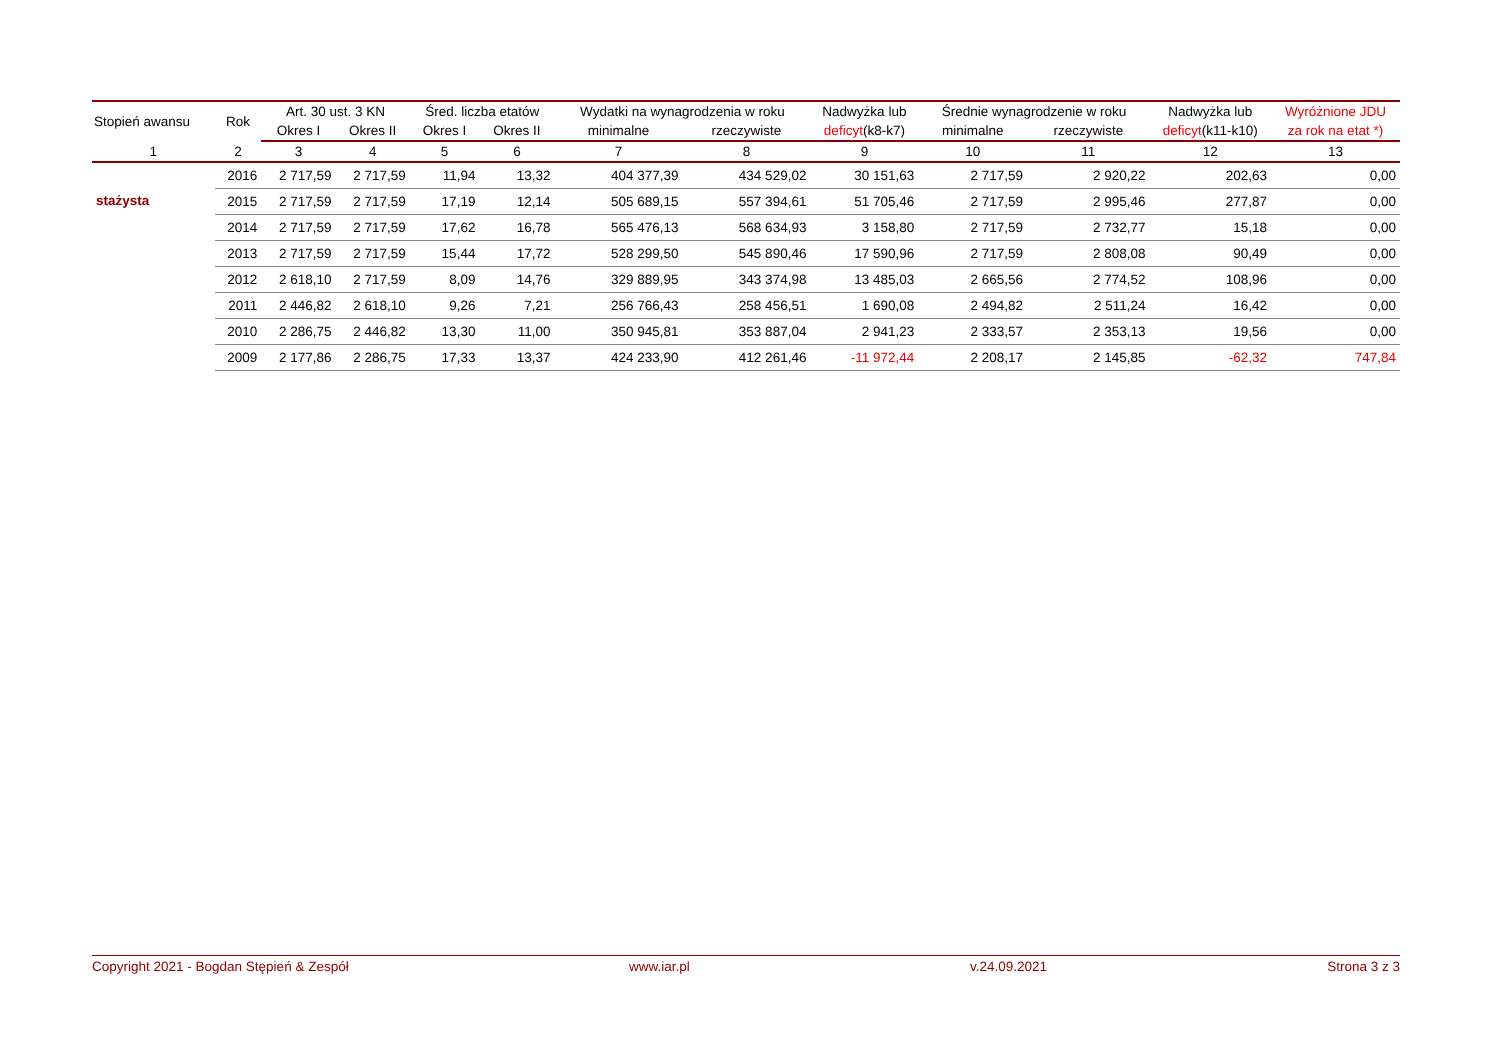| Stopień awansu | Rok | Art. 30 ust. 3 KN | | Śred. liczba etatów | | Wydatki na wynagrodzenia w roku | | Nadwyżka lub | Średnie wynagrodzenie w roku | | Nadwyżka lub | Wyróżnione JDU |
| --- | --- | --- | --- | --- | --- | --- | --- | --- | --- | --- | --- | --- |
| | | Okres I | Okres II | Okres I | Okres II | minimalne | rzeczywiste | deficyt (k8-k7) | minimalne | rzeczywiste | deficyt (k11-k10) | za rok na etat *) |
| 1 | 2 | 3 | 4 | 5 | 6 | 7 | 8 | 9 | 10 | 11 | 12 | 13 |
| stażysta | 2016 | 2 717,59 | 2 717,59 | 11,94 | 13,32 | 404 377,39 | 434 529,02 | 30 151,63 | 2 717,59 | 2 920,22 | 202,63 | 0,00 |
| | 2015 | 2 717,59 | 2 717,59 | 17,19 | 12,14 | 505 689,15 | 557 394,61 | 51 705,46 | 2 717,59 | 2 995,46 | 277,87 | 0,00 |
| | 2014 | 2 717,59 | 2 717,59 | 17,62 | 16,78 | 565 476,13 | 568 634,93 | 3 158,80 | 2 717,59 | 2 732,77 | 15,18 | 0,00 |
| | 2013 | 2 717,59 | 2 717,59 | 15,44 | 17,72 | 528 299,50 | 545 890,46 | 17 590,96 | 2 717,59 | 2 808,08 | 90,49 | 0,00 |
| | 2012 | 2 618,10 | 2 717,59 | 8,09 | 14,76 | 329 889,95 | 343 374,98 | 13 485,03 | 2 665,56 | 2 774,52 | 108,96 | 0,00 |
| | 2011 | 2 446,82 | 2 618,10 | 9,26 | 7,21 | 256 766,43 | 258 456,51 | 1 690,08 | 2 494,82 | 2 511,24 | 16,42 | 0,00 |
| | 2010 | 2 286,75 | 2 446,82 | 13,30 | 11,00 | 350 945,81 | 353 887,04 | 2 941,23 | 2 333,57 | 2 353,13 | 19,56 | 0,00 |
| | 2009 | 2 177,86 | 2 286,75 | 17,33 | 13,37 | 424 233,90 | 412 261,46 | -11 972,44 | 2 208,17 | 2 145,85 | -62,32 | 747,84 |
Copyright 2021 - Bogdan Stępień & Zespół www.iar.pl v.24.09.2021 Strona 3 z 3